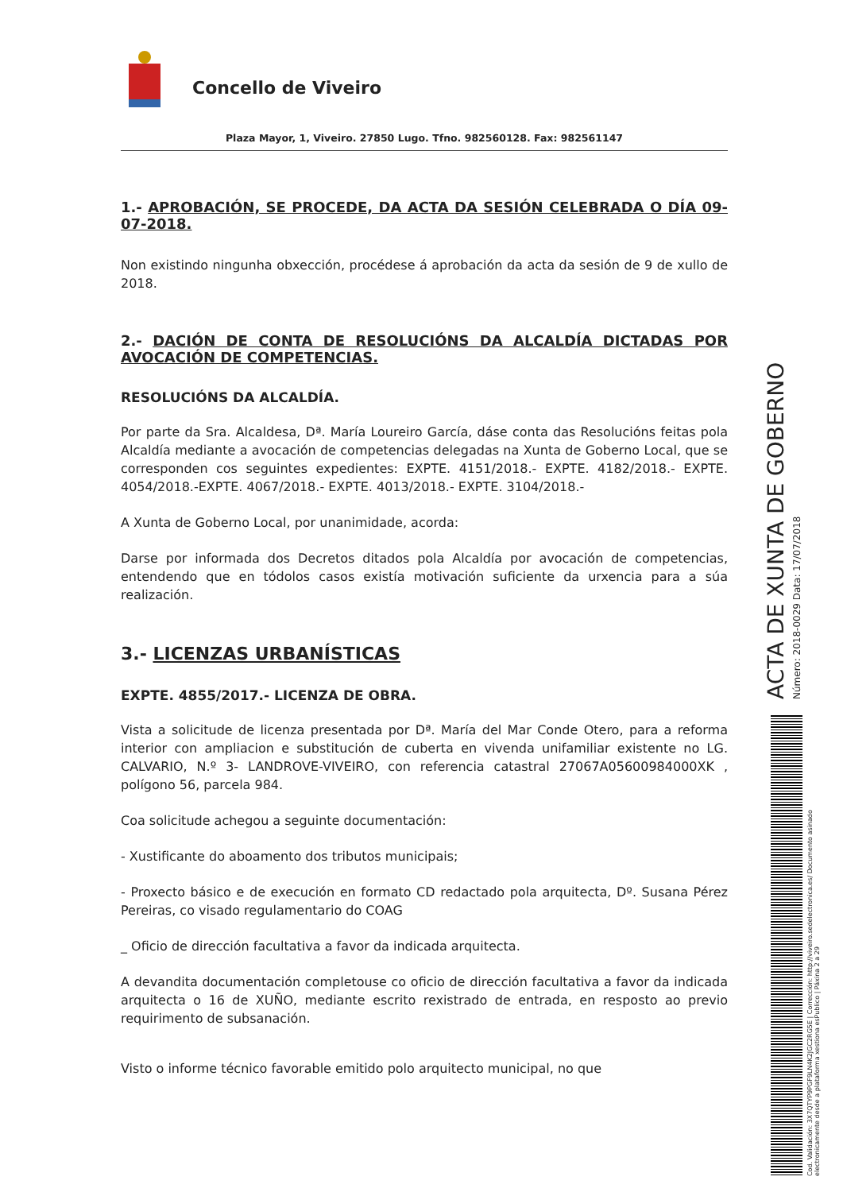Concello de Viveiro
Plaza Mayor, 1, Viveiro. 27850 Lugo. Tfno. 982560128. Fax: 982561147
1.- APROBACIÓN, SE PROCEDE, DA ACTA DA SESIÓN CELEBRADA O DÍA 09-07-2018.
Non existindo ningunha obxección, procédese á aprobación da acta da sesión de 9 de xullo de 2018.
2.- DACIÓN DE CONTA DE RESOLUCIÓNS DA ALCALDÍA DICTADAS POR AVOCACIÓN DE COMPETENCIAS.
RESOLUCIÓNS DA ALCALDÍA.
Por parte da Sra. Alcaldesa, Dª. María Loureiro García, dáse conta das Resolucións feitas pola Alcaldía mediante a avocación de competencias delegadas na Xunta de Goberno Local, que se corresponden cos seguintes expedientes: EXPTE. 4151/2018.- EXPTE. 4182/2018.- EXPTE. 4054/2018.-EXPTE. 4067/2018.- EXPTE. 4013/2018.- EXPTE. 3104/2018.-
A Xunta de Goberno Local, por unanimidade, acorda:
Darse por informada dos Decretos ditados pola Alcaldía por avocación de competencias, entendendo que en tódolos casos existía motivación suficiente da urxencia para a súa realización.
3.- LICENZAS URBANÍSTICAS
EXPTE. 4855/2017.- LICENZA DE OBRA.
Vista a solicitude de licenza presentada por Dª. María del Mar Conde Otero, para a reforma interior con ampliacion e substitución de cuberta en vivenda unifamiliar existente no LG. CALVARIO, N.º 3- LANDROVE-VIVEIRO, con referencia catastral 27067A05600984000XK , polígono 56, parcela 984.
Coa solicitude achegou a seguinte documentación:
- Xustificante do aboamento dos tributos municipais;
- Proxecto básico e de execución en formato CD redactado pola arquitecta, Dº. Susana Pérez Pereiras, co visado regulamentario do COAG
_ Oficio de dirección facultativa a favor da indicada arquitecta.
A devandita documentación completouse co oficio de dirección facultativa a favor da indicada arquitecta o 16 de XUÑO, mediante escrito rexistrado de entrada, en resposto ao previo requirimento de subsanación.
Visto o informe técnico favorable emitido polo arquitecto municipal, no que
ACTA DE XUNTA DE GOBERNO
Número: 2018-0029 Data: 17/07/2018
Cod. Validación: 3X7QTYP9PGF9LN4K2JGC2RG5E | Corrección: http://viveiro.sedelectronica.es/ Documento asinado electronicamente desde a plataforma xestiona esPublico | Páxina 2 a 29